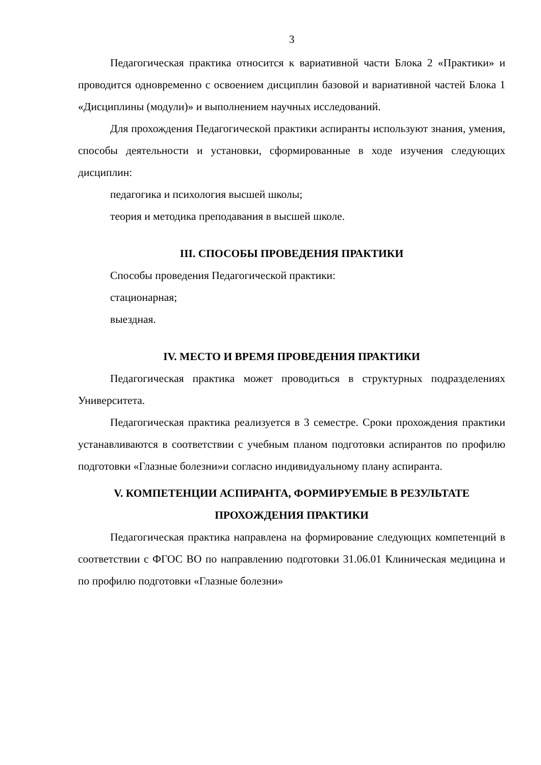3
Педагогическая практика относится к вариативной части Блока 2 «Практики» и проводится одновременно с освоением дисциплин базовой и вариативной частей Блока 1 «Дисциплины (модули)» и выполнением научных исследований.
Для прохождения Педагогической практики аспиранты используют знания, умения, способы деятельности и установки, сформированные в ходе изучения следующих дисциплин:
педагогика и психология высшей школы;
теория и методика преподавания в высшей школе.
III. СПОСОБЫ ПРОВЕДЕНИЯ ПРАКТИКИ
Способы проведения Педагогической практики:
стационарная;
выездная.
IV. МЕСТО И ВРЕМЯ ПРОВЕДЕНИЯ ПРАКТИКИ
Педагогическая практика может проводиться в структурных подразделениях Университета.
Педагогическая практика реализуется в 3 семестре. Сроки прохождения практики устанавливаются в соответствии с учебным планом подготовки аспирантов по профилю подготовки «Глазные болезни»и согласно индивидуальному плану аспиранта.
V. КОМПЕТЕНЦИИ АСПИРАНТА, ФОРМИРУЕМЫЕ В РЕЗУЛЬТАТЕ ПРОХОЖДЕНИЯ ПРАКТИКИ
Педагогическая практика направлена на формирование следующих компетенций в соответствии с ФГОС ВО по направлению подготовки 31.06.01 Клиническая медицина и по профилю подготовки «Глазные болезни»